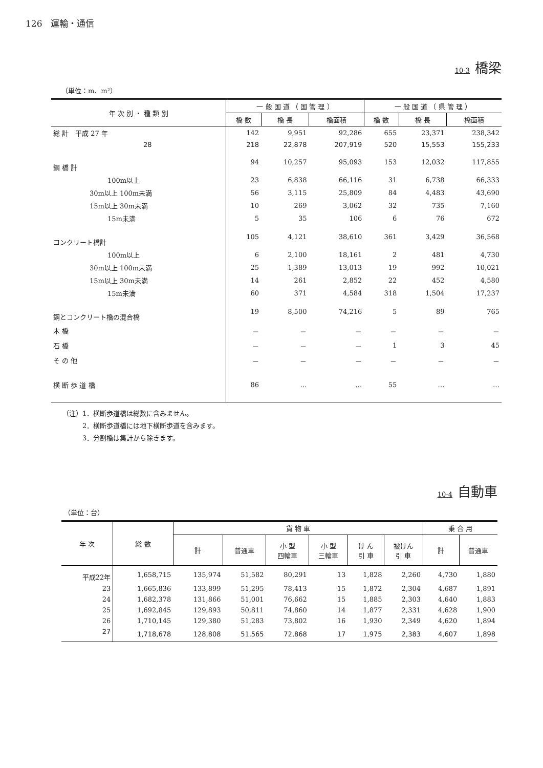126　運輸・通信
10-3 橋梁
（単位：m、m²）
| 年 次 別 ・ 種 類 別 | 一 般 国 道 （ 国 管 理 ） | | | 一 般 国 道 （ 県 管 理 ） | | |
| --- | --- | --- | --- | --- | --- | --- |
| | 橋 数 | 橋 長 | 橋面積 | 橋 数 | 橋 長 | 橋面積 |
| 総 計 平成 27 年 | 142 | 9,951 | 92,286 | 655 | 23,371 | 238,342 |
| 28 | 218 | 22,878 | 207,919 | 520 | 15,553 | 155,233 |
| 鋼 橋 計 | 94 | 10,257 | 95,093 | 153 | 12,032 | 117,855 |
| 100m以上 | 23 | 6,838 | 66,116 | 31 | 6,738 | 66,333 |
| 30m以上 100m未満 | 56 | 3,115 | 25,809 | 84 | 4,483 | 43,690 |
| 15m以上 30m未満 | 10 | 269 | 3,062 | 32 | 735 | 7,160 |
| 15m未満 | 5 | 35 | 106 | 6 | 76 | 672 |
| コンクリート橋計 | 105 | 4,121 | 38,610 | 361 | 3,429 | 36,568 |
| 100m以上 | 6 | 2,100 | 18,161 | 2 | 481 | 4,730 |
| 30m以上 100m未満 | 25 | 1,389 | 13,013 | 19 | 992 | 10,021 |
| 15m以上 30m未満 | 14 | 261 | 2,852 | 22 | 452 | 4,580 |
| 15m未満 | 60 | 371 | 4,584 | 318 | 1,504 | 17,237 |
| 鋼とコンクリート橋の混合橋 | 19 | 8,500 | 74,216 | 5 | 89 | 765 |
| 木 橋 | － | － | － | － | － | － |
| 石 橋 | － | － | － | 1 | 3 | 45 |
| そ の 他 | － | － | － | － | － | － |
| 横 断 歩 道 橋 | 86 | … | … | 55 | … | … |
（注）1．横断歩道橋は総数に含みません。
　　　2．横断歩道橋には地下横断歩道を含みます。
　　　3．分割橋は集計から除きます。
10-4 自動車
（単位：台）
| 年 次 | 総 数 | 貨 物 車 | | | | | | 乗 合 用 | |
| --- | --- | --- | --- | --- | --- | --- | --- | --- | --- |
| | | 計 | 普通車 | 小 型 四輪車 | 小 型 三輪車 | け ん 引 車 | 被けん 引 車 | 計 | 普通車 |
| 平成22年 | 1,658,715 | 135,974 | 51,582 | 80,291 | 13 | 1,828 | 2,260 | 4,730 | 1,880 |
| 23 | 1,665,836 | 133,899 | 51,295 | 78,413 | 15 | 1,872 | 2,304 | 4,687 | 1,891 |
| 24 | 1,682,378 | 131,866 | 51,001 | 76,662 | 15 | 1,885 | 2,303 | 4,640 | 1,883 |
| 25 | 1,692,845 | 129,893 | 50,811 | 74,860 | 14 | 1,877 | 2,331 | 4,628 | 1,900 |
| 26 | 1,710,145 | 129,380 | 51,283 | 73,802 | 16 | 1,930 | 2,349 | 4,620 | 1,894 |
| 27 | 1,718,678 | 128,808 | 51,565 | 72,868 | 17 | 1,975 | 2,383 | 4,607 | 1,898 |